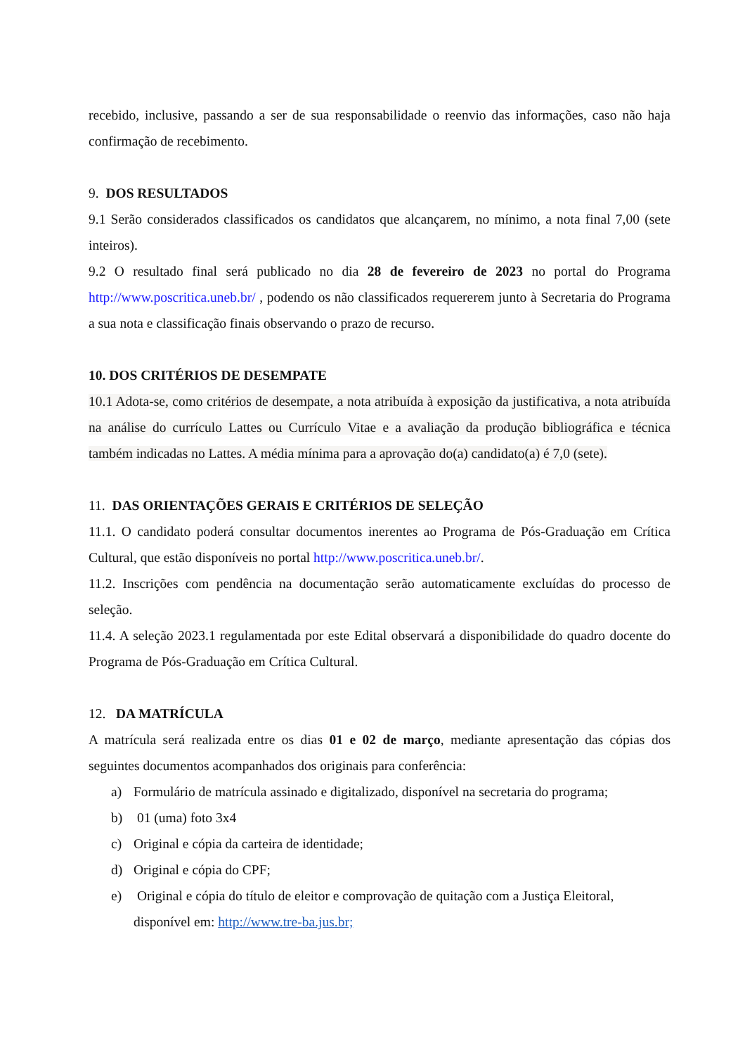recebido, inclusive, passando a ser de sua responsabilidade o reenvio das informações, caso não haja confirmação de recebimento.
9. DOS RESULTADOS
9.1 Serão considerados classificados os candidatos que alcançarem, no mínimo, a nota final 7,00 (sete inteiros).
9.2 O resultado final será publicado no dia 28 de fevereiro de 2023 no portal do Programa http://www.poscritica.uneb.br/ , podendo os não classificados requererem junto à Secretaria do Programa a sua nota e classificação finais observando o prazo de recurso.
10. DOS CRITÉRIOS DE DESEMPATE
10.1 Adota-se, como critérios de desempate, a nota atribuída à exposição da justificativa, a nota atribuída na análise do currículo Lattes ou Currículo Vitae e a avaliação da produção bibliográfica e técnica também indicadas no Lattes. A média mínima para a aprovação do(a) candidato(a) é 7,0 (sete).
11. DAS ORIENTAÇÕES GERAIS E CRITÉRIOS DE SELEÇÃO
11.1. O candidato poderá consultar documentos inerentes ao Programa de Pós-Graduação em Crítica Cultural, que estão disponíveis no portal http://www.poscritica.uneb.br/.
11.2. Inscrições com pendência na documentação serão automaticamente excluídas do processo de seleção.
11.4. A seleção 2023.1 regulamentada por este Edital observará a disponibilidade do quadro docente do Programa de Pós-Graduação em Crítica Cultural.
12. DA MATRÍCULA
A matrícula será realizada entre os dias 01 e 02 de março, mediante apresentação das cópias dos seguintes documentos acompanhados dos originais para conferência:
a) Formulário de matrícula assinado e digitalizado, disponível na secretaria do programa;
b) 01 (uma) foto 3x4
c) Original e cópia da carteira de identidade;
d) Original e cópia do CPF;
e) Original e cópia do título de eleitor e comprovação de quitação com a Justiça Eleitoral, disponível em: http://www.tre-ba.jus.br;